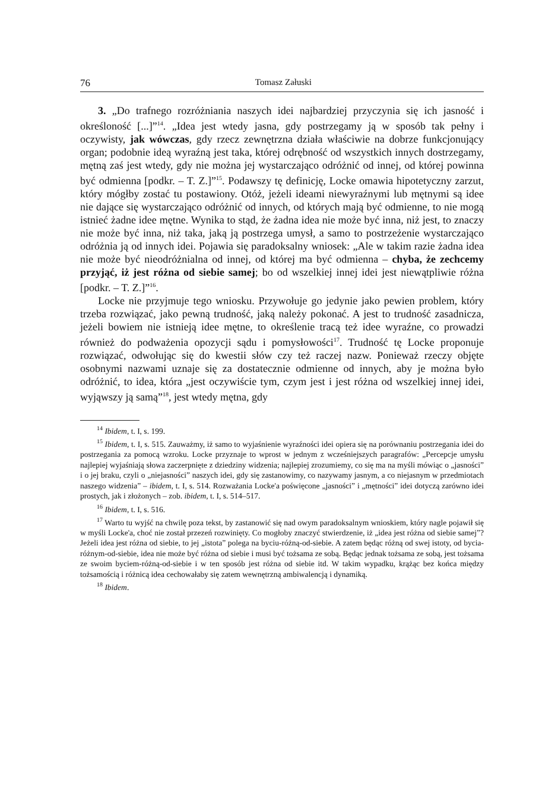76 Tomasz Załuski
3. „Do trafnego rozróżniania naszych idei najbardziej przyczynia się ich jasność i określoność [...]”<sup>14</sup>. „Idea jest wtedy jasna, gdy postrzegamy ją w sposób tak pełny i oczywisty, jak wówczas, gdy rzecz zewnętrzna działa właściwie na dobrze funkcjonujący organ; podobnie ideą wyraźną jest taka, której odrębność od wszystkich innych dostrzegamy, mętną zaś jest wtedy, gdy nie można jej wystarczająco odróżnić od innej, od której powinna być odmienna [podkr. – T. Z.]”<sup>15</sup>. Podawszy tę definicję, Locke omawia hipotetyczny zarzut, który mógłby zostać tu postawiony. Otóż, jeżeli ideami niewyraźnymi lub mętnymi są idee nie dające się wystarczająco odróżnić od innych, od których mają być odmienne, to nie mogą istnieć żadne idee mętne. Wynika to stąd, że żadna idea nie może być inna, niż jest, to znaczy nie może być inna, niż taka, jaką ją postrzega umysł, a samo to postrzeżenie wystarczająco odróżnia ją od innych idei. Pojawia się paradoksalny wniosek: „Ale w takim razie żadna idea nie może być nieodróżnialna od innej, od której ma być odmienna – chyba, że zechcemy przyjąć, iż jest różna od siebie samej; bo od wszelkiej innej idei jest niewątpliwie różna [podkr. – T. Z.]”<sup>16</sup>.
Locke nie przyjmuje tego wniosku. Przywołuje go jedynie jako pewien problem, który trzeba rozwiązać, jako pewną trudność, jaką należy pokonać. A jest to trudność zasadnicza, jeżeli bowiem nie istnieją idee mętne, to określenie tracą też idee wyraźne, co prowadzi również do podważenia opozycji sądu i pomysłowości<sup>17</sup>. Trudność tę Locke proponuje rozwiązać, odwołując się do kwestii słów czy też raczej nazw. Ponieważ rzeczy objęte osobnymi nazwami uznaje się za dostatecznie odmienne od innych, aby je można było odróżnić, to idea, która „jest oczywiście tym, czym jest i jest różna od wszelkiej innej idei, wyjąwszy ją samą”<sup>18</sup>, jest wtedy mętna, gdy
<sup>14</sup> Ibidem, t. I, s. 199.
<sup>15</sup> Ibidem, t. I, s. 515. Zauważmy, iż samo to wyjaśnienie wyraźności idei opiera się na porównaniu postrzegania idei do postrzegania za pomocą wzroku. Locke przyznaje to wprost w jednym z wcześniejszych paragrafów: „Percepcje umysłu najlepiej wyjaśniają słowa zaczerpnięte z dziedziny widzenia; najlepiej zrozumiemy, co się ma na myśli mówiąc o „jasności” i o jej braku, czyli o „niejasności” naszych idei, gdy się zastanowimy, co nazywamy jasnym, a co niejasnym w przedmiotach naszego widzenia” – ibidem, t. I, s. 514. Rozważania Locke'a poświęcone „jasności” i „mętności” idei dotyczą zarówno idei prostych, jak i złożonych – zob. ibidem, t. I, s. 514–517.
<sup>16</sup> Ibidem, t. I, s. 516.
<sup>17</sup> Warto tu wyjść na chwilę poza tekst, by zastanowić się nad owym paradoksalnym wnioskiem, który nagle pojawił się w myśli Locke'a, choć nie został przezeń rozwinięty. Co mogłoby znaczyć stwierdzenie, iż „idea jest różna od siebie samej”? Jeżeli idea jest różna od siebie, to jej „istota” polega na byciu-różną-od-siebie. A zatem będąc różną od swej istoty, od bycia-różnym-od-siebie, idea nie może być różna od siebie i musi być tożsama ze sobą. Będąc jednak tożsama ze sobą, jest tożsama ze swoim byciem-różną-od-siebie i w ten sposób jest różna od siebie itd. W takim wypadku, krążąc bez końca między tożsamością i różnicą idea cechowałaby się zatem wewnętrzną ambiwalencją i dynamiką.
<sup>18</sup> Ibidem.